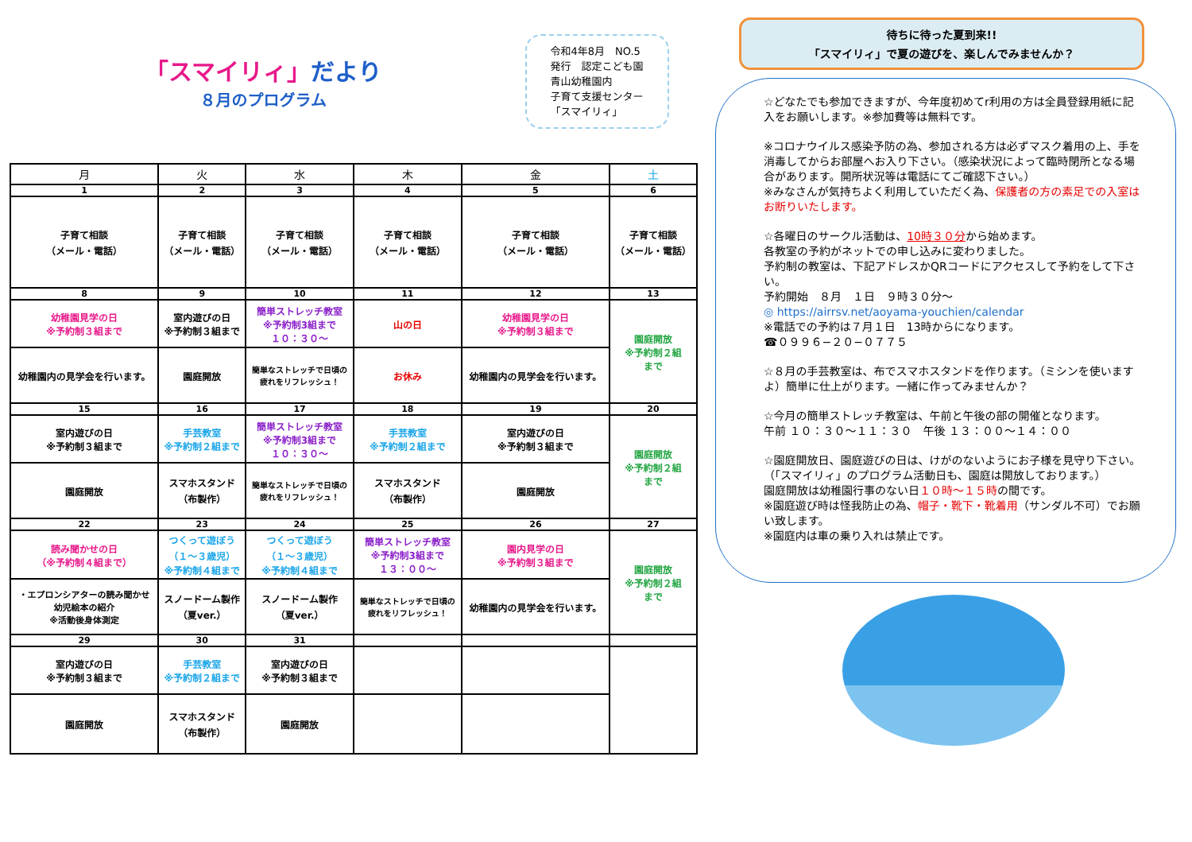「スマイリィ」だより
８月のプログラム
令和4年8月　NO.5
発行　認定こども園
青山幼稚園内
子育て支援センター
「スマイリィ」
| 月 | 火 | 水 | 木 | 金 | 土 |
| --- | --- | --- | --- | --- | --- |
| 1 | 2 | 3 | 4 | 5 | 6 |
| 子育て相談 （メール・電話） | 子育て相談 （メール・電話） | 子育て相談 （メール・電話） | 子育て相談 （メール・電話） | 子育て相談 （メール・電話） | 子育て相談 （メール・電話） |
| 8 | 9 | 10 | 11 | 12 | 13 |
| 幼稚園見学の日 ※予約制３組まで | 室内遊びの日 ※予約制３組まで | 簡単ストレッチ教室 ※予約制3組まで １０：３０～ | 山の日 | 幼稚園見学の日 ※予約制３組まで | 園庭開放 ※予約制２組 まで |
| 幼稚園内の見学会を行います。 | 園庭開放 | 簡単なストレッチで日頃の 疲れをリフレッシュ！ | お休み | 幼稚園内の見学会を行います。 | |
| 15 | 16 | 17 | 18 | 19 | 20 |
| 室内遊びの日 ※予約制３組まで | 手芸教室 ※予約制２組まで | 簡単ストレッチ教室 ※予約制3組まで １０：３０～ | 手芸教室 ※予約制２組まで | 室内遊びの日 ※予約制３組まで | 園庭開放 ※予約制２組 まで |
| 園庭開放 | スマホスタンド （布製作） | 簡単なストレッチで日頃の 疲れをリフレッシュ！ | スマホスタンド （布製作） | 園庭開放 | |
| 22 | 23 | 24 | 25 | 26 | 27 |
| 読み聞かせの日 （※予約制４組まで） | つくって遊ぼう （１～３歳児） ※予約制４組まで | つくって遊ぼう （１～３歳児） ※予約制４組まで | 簡単ストレッチ教室 ※予約制3組まで １３：００～ | 園内見学の日 ※予約制３組まで | 園庭開放 ※予約制２組 まで |
| ・エプロンシアターの読み聞かせ 幼児絵本の紹介 ※活動後身体測定 | スノードーム製作 （夏ver.） | スノードーム製作 （夏ver.） | 簡単なストレッチで日頃の 疲れをリフレッシュ！ | 幼稚園内の見学会を行います。 | |
| 29 | 30 | 31 | | | |
| 室内遊びの日 ※予約制３組まで | 手芸教室 ※予約制２組まで | 室内遊びの日 ※予約制３組まで | | | |
| 園庭開放 | スマホスタンド （布製作） | 園庭開放 | | | |
待ちに待った夏到来!!
「スマイリィ」で夏の遊びを、楽しんでみませんか？
☆どなたでも参加できますが、今年度初めてr利用の方は全員登録用紙に記入をお願いします。※参加費等は無料です。
※コロナウイルス感染予防の為、参加される方は必ずマスク着用の上、手を消毒してからお部屋へお入り下さい。（感染状況によって臨時閉所となる場合があります。開所状況等は電話にてご確認下さい。）
※みなさんが気持ちよく利用していただく為、保護者の方の素足での入室はお断りいたします。
☆各曜日のサークル活動は、10時３０分から始めます。
各教室の予約がネットでの申し込みに変わりました。
予約制の教室は、下記アドレスかQRコードにアクセスして予約をして下さい。
予約開始　８月　１日　９時３０分～
◎ https://airrsv.net/aoyama-youchien/calendar
※電話での予約は７月１日　13時からになります。
☎０９９６−２０−０７７５
☆８月の手芸教室は、布でスマホスタンドを作ります。（ミシンを使いますよ）簡単に仕上がります。一緒に作ってみませんか？
☆今月の簡単ストレッチ教室は、午前と午後の部の開催となります。
午前 １０：３０～１１：３０　午後 １３：００～１４：００
☆園庭開放日、園庭遊びの日は、けがのないようにお子様を見守り下さい。
（「スマイリィ」のプログラム活動日も、園庭は開放しております。）
園庭開放は幼稚園行事のない日１０時～１５時の間です。
※園庭遊び時は怪我防止の為、帽子・靴下・靴着用（サンダル不可）でお願い致します。
※園庭内は車の乗り入れは禁止です。